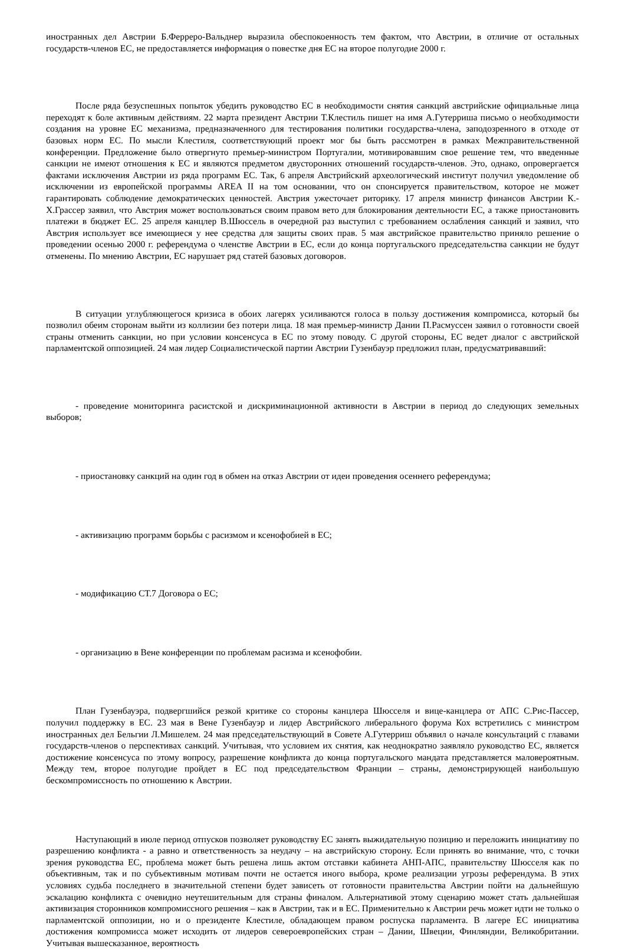иностранных дел Австрии Б.Ферреро-Вальднер выразила обеспокоенность тем фактом, что Австрии, в отличие от остальных государств-членов ЕС, не предоставляется информация о повестке дня ЕС на второе полугодие 2000 г.
После ряда безуспешных попыток убедить руководство ЕС в необходимости снятия санкций австрийские официальные лица переходят к боле активным действиям. 22 марта президент Австрии Т.Клестиль пишет на имя А.Гутерриша письмо о необходимости создания на уровне ЕС механизма, предназначенного для тестирования политики государства-члена, заподозренного в отходе от базовых норм ЕС. По мысли Клестиля, соответствующий проект мог бы быть рассмотрен в рамках Межправительственной конференции. Предложение было отвергнуто премьер-министром Португалии, мотивировавшим свое решение тем, что введенные санкции не имеют отношения к ЕС и являются предметом двусторонних отношений государств-членов. Это, однако, опровергается фактами исключения Австрии из ряда программ ЕС. Так, 6 апреля Австрийский археологический институт получил уведомление об исключении из европейской программы AREA II на том основании, что он спонсируется правительством, которое не может гарантировать соблюдение демократических ценностей. Австрия ужесточает риторику. 17 апреля министр финансов Австрии К.-Х.Грассер заявил, что Австрия может воспользоваться своим правом вето для блокирования деятельности ЕС, а также приостановить платежи в бюджет ЕС. 25 апреля канцлер В.Шюссель в очередной раз выступил с требованием ослабления санкций и заявил, что Австрия использует все имеющиеся у нее средства для защиты своих прав. 5 мая австрийское правительство приняло решение о проведении осенью 2000 г. референдума о членстве Австрии в ЕС, если до конца португальского председательства санкции не будут отменены. По мнению Австрии, ЕС нарушает ряд статей базовых договоров.
В ситуации углубляющегося кризиса в обоих лагерях усиливаются голоса в пользу достижения компромисса, который бы позволил обеим сторонам выйти из коллизии без потери лица. 18 мая премьер-министр Дании П.Расмуссен заявил о готовности своей страны отменить санкции, но при условии консенсуса в ЕС по этому поводу. С другой стороны, ЕС ведет диалог с австрийской парламентской оппозицией. 24 мая лидер Социалистической партии Австрии Гузенбауэр предложил план, предусматривавший:
- проведение мониторинга расистской и дискриминационной активности в Австрии в период до следующих земельных выборов;
- приостановку санкций на один год в обмен на отказ Австрии от идеи проведения осеннего референдума;
- активизацию программ борьбы с расизмом и ксенофобией в ЕС;
- модификацию СТ.7 Договора о ЕС;
- организацию в Вене конференции по проблемам расизма и ксенофобии.
План Гузенбауэра, подвергшийся резкой критике со стороны канцлера Шюсселя и вице-канцлера от АПС С.Рис-Пассер, получил поддержку в ЕС. 23 мая в Вене Гузенбауэр и лидер Австрийского либерального форума Кох встретились с министром иностранных дел Бельгии Л.Мишелем. 24 мая председательствующий в Совете А.Гутерриш объявил о начале консультаций с главами государств-членов о перспективах санкций. Учитывая, что условием их снятия, как неоднократно заявляло руководство ЕС, является достижение консенсуса по этому вопросу, разрешение конфликта до конца португальского мандата представляется маловероятным. Между тем, второе полугодие пройдет в ЕС под председательством Франции – страны, демонстрирующей наибольшую бескомпромиссность по отношению к Австрии.
Наступающий в июле период отпусков позволяет руководству ЕС занять выжидательную позицию и переложить инициативу по разрешению конфликта - а равно и ответственность за неудачу – на австрийскую сторону. Если принять во внимание, что, с точки зрения руководства ЕС, проблема может быть решена лишь актом отставки кабинета АНП-АПС, правительству Шюсселя как по объективным, так и по субъективным мотивам почти не остается иного выбора, кроме реализации угрозы референдума. В этих условиях судьба последнего в значительной степени будет зависеть от готовности правительства Австрии пойти на дальнейшую эскалацию конфликта с очевидно неутешительным для страны финалом. Альтернативой этому сценарию может стать дальнейшая активизация сторонников компромиссного решения – как в Австрии, так и в ЕС. Применительно к Австрии речь может идти не только о парламентской оппозиции, но и о президенте Клестиле, обладающем правом роспуска парламента. В лагере ЕС инициатива достижения компромисса может исходить от лидеров североевропейских стран – Дании, Швеции, Финляндии, Великобритании. Учитывая вышесказанное, вероятность